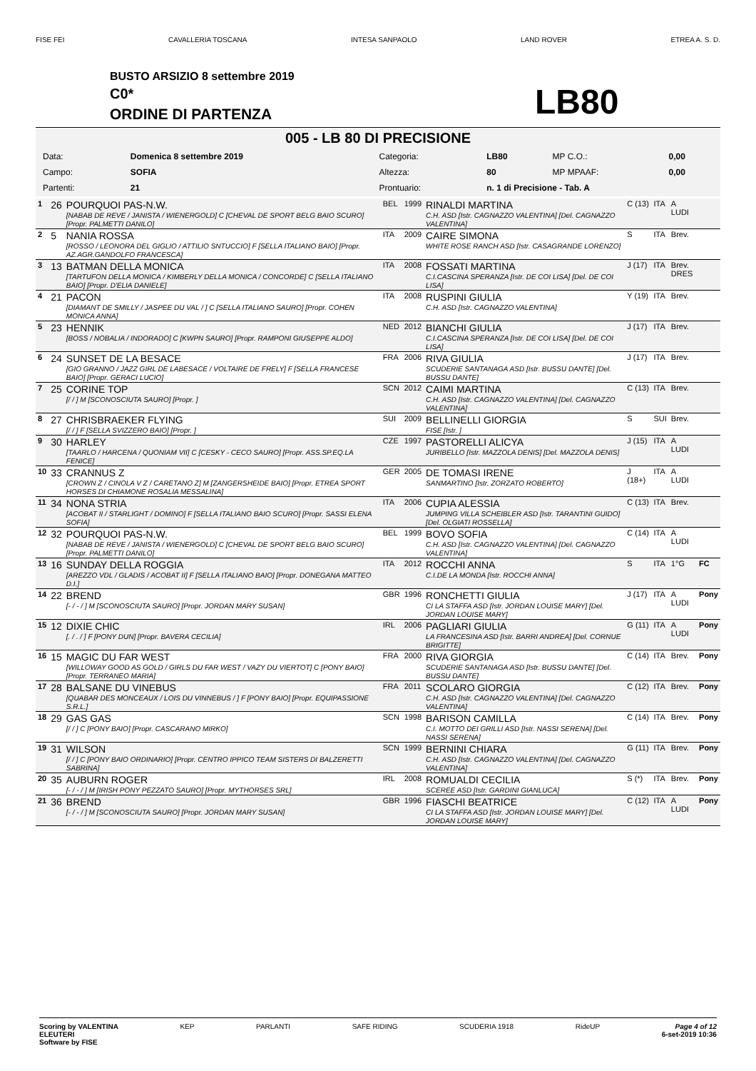FISE FEI CAVALLERIA TOSCANA INTESA SANPAOLO LAND ROVER ETREA A. S. D.
BUSTO ARSIZIO 8 settembre 2019
C0*
ORDINE DI PARTENZA LB80
005 - LB 80 DI PRECISIONE
| Data: | Domenica 8 settembre 2019 | Categoria: | LB80 | MP C.O.: | 0,00 |
| Campo: | SOFIA | Altezza: | 80 | MP MPAAF: | 0,00 |
| Partenti: | 21 | Prontuario: | n. 1 di Precisione - Tab. A | | |
| 1 | 26 | POURQUOI PAS-N.W. [NABAB DE REVE / JANISTA / WIENERGOLD] C [CHEVAL DE SPORT BELG BAIO SCURO] [Propr. PALMETTI DANILO] | BEL | 1999 | RINALDI MARTINA C.H. ASD [Istr. CAGNAZZO VALENTINA] [Del. CAGNAZZO VALENTINA] | C (13) | ITA | A LUDI | |
| 2 | 5 | NANIA ROSSA [ROSSO / LEONORA DEL GIGLIO / ATTILIO SNTUCCIO] F [SELLA ITALIANO BAIO] [Propr. AZ.AGR.GANDOLFO FRANCESCA] | ITA | 2009 | CAIRE SIMONA WHITE ROSE RANCH ASD [Istr. CASAGRANDE LORENZO] | S | ITA | Brev. | |
| 3 | 13 | BATMAN DELLA MONICA [TARTUFON DELLA MONICA / KIMBERLY DELLA MONICA / CONCORDE] C [SELLA ITALIANO BAIO] [Propr. D'ELIA DANIELE] | ITA | 2008 | FOSSATI MARTINA C.I.CASCINA SPERANZA [Istr. DE COI LISA] [Del. DE COI LISA] | J (17) | ITA | Brev. DRES | |
| 4 | 21 | PACON [DIAMANT DE SMILLY / JASPEE DU VAL / ] C [SELLA ITALIANO SAURO] [Propr. COHEN MONICA ANNA] | ITA | 2008 | RUSPINI GIULIA C.H. ASD [Istr. CAGNAZZO VALENTINA] | Y (19) | ITA | Brev. | |
| 5 | 23 | HENNIK [BOSS / NOBALIA / INDORADO] C [KWPN SAURO] [Propr. RAMPONI GIUSEPPE ALDO] | NED | 2012 | BIANCHI GIULIA C.I.CASCINA SPERANZA [Istr. DE COI LISA] [Del. DE COI LISA] | J (17) | ITA | Brev. | |
| 6 | 24 | SUNSET DE LA BESACE [GIO GRANNO / JAZZ GIRL DE LABESACE / VOLTAIRE DE FRELY] F [SELLA FRANCESE BAIO] [Propr. GERACI LUCIO] | FRA | 2006 | RIVA GIULIA SCUDERIE SANTANAGA ASD [Istr. BUSSU DANTE] [Del. BUSSU DANTE] | J (17) | ITA | Brev. | |
| 7 | 25 | CORINE TOP [/ / ] M [SCONOSCIUTA SAURO] [Propr. ] | SCN | 2012 | CAIMI MARTINA C.H. ASD [Istr. CAGNAZZO VALENTINA] [Del. CAGNAZZO VALENTINA] | C (13) | ITA | Brev. | |
| 8 | 27 | CHRISBRAEKER FLYING [/ / ] F [SELLA SVIZZERO BAIO] [Propr. ] | SUI | 2009 | BELLINELLI GIORGIA FISE [Istr. ] | S | SUI | Brev. | |
| 9 | 30 | HARLEY [TAARLO / HARCENA / QUONIAM VII] C [CESKY - CECO SAURO] [Propr. ASS.SP.EQ.LA FENICE] | CZE | 1997 | PASTORELLI ALICYA JURIBELLO [Istr. MAZZOLA DENIS] [Del. MAZZOLA DENIS] | J (15) | ITA | A LUDI | |
| 10 | 33 | CRANNUS Z [CROWN Z / CINOLA V Z / CARETANO Z] M [ZANGERSHEIDE BAIO] [Propr. ETREA SPORT HORSES DI CHIAMONE ROSALIA MESSALINA] | GER | 2005 | DE TOMASI IRENE SANMARTINO [Istr. ZORZATO ROBERTO] | J (18+) | ITA | A LUDI | |
| 11 | 34 | NONA STRIA [ACOBAT II / STARLIGHT / DOMINO] F [SELLA ITALIANO BAIO SCURO] [Propr. SASSI ELENA SOFIA] | ITA | 2006 | CUPIA ALESSIA JUMPING VILLA SCHEIBLER ASD [Istr. TARANTINI GUIDO] [Del. OLGIATI ROSSELLA] | C (13) | ITA | Brev. | |
| 12 | 32 | POURQUOI PAS-N.W. [NABAB DE REVE / JANISTA / WIENERGOLD] C [CHEVAL DE SPORT BELG BAIO SCURO] [Propr. PALMETTI DANILO] | BEL | 1999 | BOVO SOFIA C.H. ASD [Istr. CAGNAZZO VALENTINA] [Del. CAGNAZZO VALENTINA] | C (14) | ITA | A LUDI | |
| 13 | 16 | SUNDAY DELLA ROGGIA [AREZZO VDL / GLADIS / ACOBAT II] F [SELLA ITALIANO BAIO] [Propr. DONEGANA MATTEO D.I.] | ITA | 2012 | ROCCHI ANNA C.I.DE LA MONDA [Istr. ROCCHI ANNA] | S | ITA | 1°G | FC |
| 14 | 22 | BREND [- / - / ] M [SCONOSCIUTA SAURO] [Propr. JORDAN MARY SUSAN] | GBR | 1996 | RONCHETTI GIULIA CI LA STAFFA ASD [Istr. JORDAN LOUISE MARY] [Del. JORDAN LOUISE MARY] | J (17) | ITA | A LUDI | Pony |
| 15 | 12 | DIXIE CHIC [. / . / ] F [PONY DUN] [Propr. BAVERA CECILIA] | IRL | 2006 | PAGLIARI GIULIA LA FRANCESINA ASD [Istr. BARRI ANDREA] [Del. CORNUE BRIGITTE] | G (11) | ITA | A LUDI | Pony |
| 16 | 15 | MAGIC DU FAR WEST [WILLOWAY GOOD AS GOLD / GIRLS DU FAR WEST / VAZY DU VIERTOT] C [PONY BAIO] [Propr. TERRANEO MARIA] | FRA | 2000 | RIVA GIORGIA SCUDERIE SANTANAGA ASD [Istr. BUSSU DANTE] [Del. BUSSU DANTE] | C (14) | ITA | Brev. | Pony |
| 17 | 28 | BALSANE DU VINEBUS [QUABAR DES MONCEAUX / LOIS DU VINNEBUS / ] F [PONY BAIO] [Propr. EQUIPASSIONE S.R.L.] | FRA | 2011 | SCOLARO GIORGIA C.H. ASD [Istr. CAGNAZZO VALENTINA] [Del. CAGNAZZO VALENTINA] | C (12) | ITA | Brev. | Pony |
| 18 | 29 | GAS GAS [/ / ] C [PONY BAIO] [Propr. CASCARANO MIRKO] | SCN | 1998 | BARISON CAMILLA C.I. MOTTO DEI GRILLI ASD [Istr. NASSI SERENA] [Del. NASSI SERENA] | C (14) | ITA | Brev. | Pony |
| 19 | 31 | WILSON [/ / ] C [PONY BAIO ORDINARIO] [Propr. CENTRO IPPICO TEAM SISTERS DI BALZERETTI SABRINA] | SCN | 1999 | BERNINI CHIARA C.H. ASD [Istr. CAGNAZZO VALENTINA] [Del. CAGNAZZO VALENTINA] | G (11) | ITA | Brev. | Pony |
| 20 | 35 | AUBURN ROGER [- / - / ] M [IRISH PONY PEZZATO SAURO] [Propr. MYTHORSES SRL] | IRL | 2008 | ROMUALDI CECILIA SCEREE ASD [Istr. GARDINI GIANLUCA] | S (*) | ITA | Brev. | Pony |
| 21 | 36 | BREND [- / - / ] M [SCONOSCIUTA SAURO] [Propr. JORDAN MARY SUSAN] | GBR | 1996 | FIASCHI BEATRICE CI LA STAFFA ASD [Istr. JORDAN LOUISE MARY] [Del. JORDAN LOUISE MARY] | C (12) | ITA | A LUDI | Pony |
Scoring by VALENTINA
ELEUTERI
Software by FISE KEP PARLANTI SAFE RIDING SCUDERIA 1918 RideUP Page 4 of 12
6-set-2019 10:36